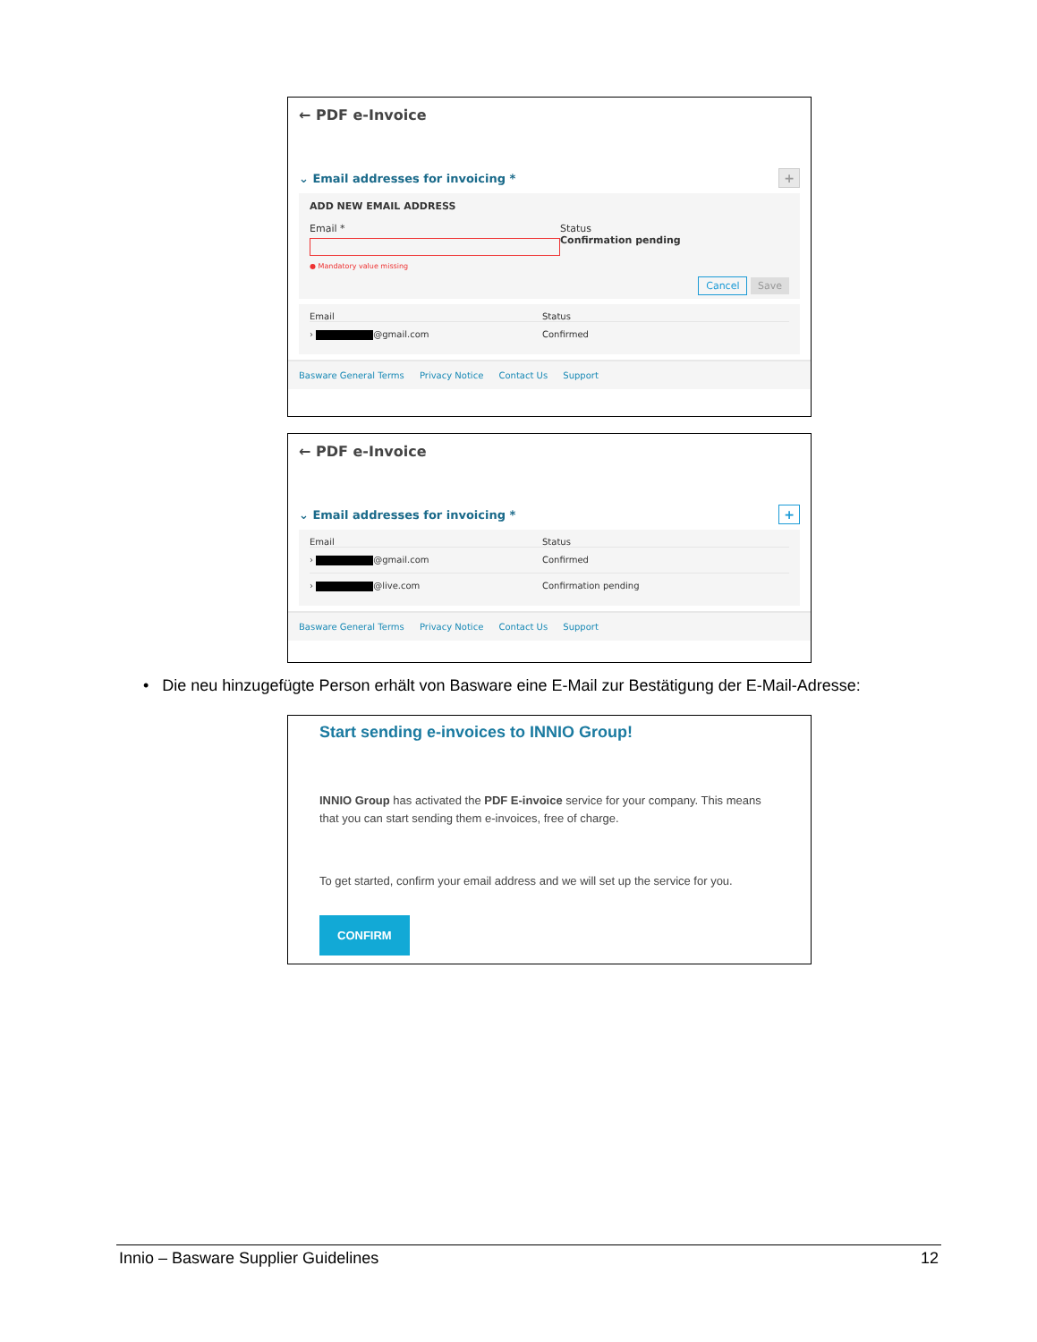← PDF e-Invoice
⌄ Email addresses for invoicing * +
ADD NEW EMAIL ADDRESS
Email *
● Mandatory value missing
Status
Confirmation pending
Cancel Save
Email Status
› @gmail.com Confirmed
Basware General Terms Privacy Notice Contact Us Support
← PDF e-Invoice
⌄ Email addresses for invoicing * +
Email Status
› @gmail.com Confirmed
› @live.com Confirmation pending
Basware General Terms Privacy Notice Contact Us Support
• Die neu hinzugefügte Person erhält von Basware eine E-Mail zur Bestätigung der E-Mail-Adresse:
Start sending e-invoices to INNIO Group!
INNIO Group has activated the PDF E-invoice service for your company. This means that you can start sending them e-invoices, free of charge.
To get started, confirm your email address and we will set up the service for you.
CONFIRM
Innio – Basware Supplier Guidelines 12